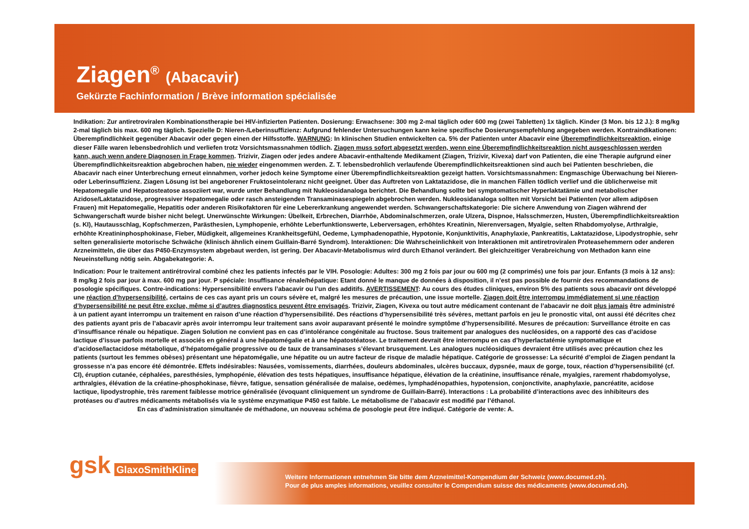Ziagen<sup>®</sup> (Abacavir)
Gekürzte Fachinformation / Brève information spécialisée
Indikation: Zur antiretroviralen Kombinationstherapie bei HIV-infizierten Patienten. Dosierung: Erwachsene: 300 mg 2-mal täglich oder 600 mg (zwei Tabletten) 1x täglich. Kinder (3 Mon. bis 12 J.): 8 mg/kg 2-mal täglich bis max. 600 mg täglich. Spezielle D: Nieren-/Leberinsuffizienz: Aufgrund fehlender Untersuchungen kann keine spezifische Dosierungsempfehlung angegeben werden. Kontraindikationen: Überempfindlichkeit gegenüber Abacavir oder gegen einen der Hilfsstoffe. WARNUNG: In klinischen Studien entwickelten ca. 5% der Patienten unter Abacavir eine Überempfindlichkeitsreaktion, einige dieser Fälle waren lebensbedrohlich und verliefen trotz Vorsichtsmassnahmen tödlich. Ziagen muss sofort abgesetzt werden, wenn eine Überempfindlichkeitsreaktion nicht ausgeschlossen werden kann, auch wenn andere Diagnosen in Frage kommen. Trizivir, Ziagen oder jedes andere Abacavir-enthaltende Medikament (Ziagen, Trizivir, Kivexa) darf von Patienten, die eine Therapie aufgrund einer Überempfindlichkeitsreaktion abgebrochen haben, nie wieder eingenommen werden. Z. T. lebensbedrohlich verlaufende Überempfindlichkeitsreaktionen sind auch bei Patienten beschrieben, die Abacavir nach einer Unterbrechung erneut einnahmen, vorher jedoch keine Symptome einer Überempfindlichkeitsreaktion gezeigt hatten. Vorsichtsmassnahmen: Engmaschige Überwachung bei Nieren- oder Leberinsuffizienz. Ziagen Lösung ist bei angeborener Fruktoseintoleranz nicht geeignet. Über das Auftreten von Laktatazidose, die in manchen Fällen tödlich verlief und die üblicherweise mit Hepatomegalie und Hepatosteatose assoziiert war, wurde unter Behandlung mit Nukleosidanaloga berichtet. Die Behandlung sollte bei symptomatischer Hyperlaktatämie und metabolischer Azidose/Laktatazidose, progressiver Hepatomegalie oder rasch ansteigenden Transaminasespiegeln abgebrochen werden. Nukleosidanaloga sollten mit Vorsicht bei Patienten (vor allem adipösen Frauen) mit Hepatomegalie, Hepatitis oder anderen Risikofaktoren für eine Lebererkrankung angewendet werden. Schwangerschaftskategorie: Die sichere Anwendung von Ziagen während der Schwangerschaft wurde bisher nicht belegt. Unerwünschte Wirkungen: Übelkeit, Erbrechen, Diarrhöe, Abdominalschmerzen, orale Ulzera, Dispnoe, Halsschmerzen, Husten, Überempfindlichkeitsreaktion (s. KI), Hautausschlag, Kopfschmerzen, Parästhesien, Lymphopenie, erhöhte Leberfunktionswerte, Leberversagen, erhöhtes Kreatinin, Nierenversagen, Myalgie, selten Rhabdomyolyse, Arthralgie, erhöhte Kreatininphosphokinase, Fieber, Müdigkeit, allgemeines Krankheitsgefühl, Oedeme, Lymphadenopathie, Hypotonie, Konjunktivitis, Anaphylaxie, Pankreatitis, Laktatazidose, Lipodystrophie, sehr selten generalisierte motorische Schwäche (klinisch ähnlich einem Guillain-Barré Syndrom). Interaktionen: Die Wahrscheinlichkeit von Interaktionen mit antiretroviralen Proteasehemmern oder anderen Arzneimitteln, die über das P450-Enzymsystem abgebaut werden, ist gering. Der Abacavir-Metabolismus wird durch Ethanol verändert. Bei gleichzeitiger Verabreichung von Methadon kann eine Neueinstellung nötig sein. Abgabekategorie: A.
Indication: Pour le traitement antirétroviral combiné chez les patients infectés par le VIH. Posologie: Adultes: 300 mg 2 fois par jour ou 600 mg (2 comprimés) une fois par jour. Enfants (3 mois à 12 ans): 8 mg/kg 2 fois par jour à max. 600 mg par jour. P spéciale: Insuffisance rénale/hépatique: Etant donné le manque de données à disposition, il n’est pas possible de fournir des recommandations de posologie spécifiques. Contre-indications: Hypersensibilité envers l’abacavir ou l’un des additifs. AVERTISSEMENT: Au cours des études cliniques, environ 5% des patients sous abacavir ont développé une réaction d’hypersensibilité, certains de ces cas ayant pris un cours sévère et, malgré les mesures de précaution, une issue mortelle. Ziagen doit être interrompu immédiatement si une réaction d’hypersensibilité ne peut être exclue, même si d’autres diagnostics peuvent être envisagés. Trizivir, Ziagen, Kivexa ou tout autre médicament contenant de l’abacavir ne doit plus jamais être administré à un patient ayant interrompu un traitement en raison d’une réaction d’hypersensibilité. Des réactions d’hypersensibilité très sévères, mettant parfois en jeu le pronostic vital, ont aussi été décrites chez des patients ayant pris de l’abacavir après avoir interrompu leur traitement sans avoir auparavant présenté le moindre symptôme d’hypersensibilité. Mesures de précaution: Surveillance étroite en cas d’insuffisance rénale ou hépatique. Ziagen Solution ne convient pas en cas d’intolérance congénitale au fructose. Sous traitement par analogues des nucléosides, on a rapporté des cas d’acidose lactique d’issue parfois mortelle et associés en général à une hépatomégalie et à une hépatostéatose. Le traitement devrait être interrompu en cas d’hyperlactatémie symptomatique et d’acidose/lactacidose métabolique, d’hépatomégalie progressive ou de taux de transaminases s’élevant brusquement. Les analogues nucléosidiques devraient être utilisés avec précaution chez les patients (surtout les femmes obèses) présentant une hépatomégalie, une hépatite ou un autre facteur de risque de maladie hépatique. Catégorie de grossesse: La sécurité d’emploi de Ziagen pendant la grossesse n’a pas encore été démontrée. Effets indésirables: Nausées, vomissements, diarrhées, douleurs abdominales, ulcères buccaux, dypsnée, maux de gorge, toux, réaction d’hypersensibilité (cf. CI), éruption cutanée, céphalées, paresthésies, lymphopénie, élévation des tests hépatiques, insuffisance hépatique, élévation de la créatinine, insuffisance rénale, myalgies, rarement rhabdomyolyse, arthralgies, élévation de la créatine-phosphokinase, fièvre, fatigue, sensation généralisée de malaise, oedèmes, lymphadénopathies, hypotension, conjonctivite, anaphylaxie, pancréatite, acidose lactique, lipodystrophie, très rarement faiblesse motrice généralisée (évoquant cliniquement un syndrome de Guillain-Barré). Interactions : La probabilité d’interactions avec des inhibiteurs des protéases ou d’autres médicaments métabolisés via le système enzymatique P450 est faible. Le métabolisme de l’abacavir est modifié par l’éthanol.
En cas d’administration simultanée de méthadone, un nouveau schéma de posologie peut être indiqué. Catégorie de vente: A.
gsk GlaxoSmithKline
Weitere Informationen entnehmen Sie bitte dem Arzneimittel-Kompendium der Schweiz (www.documed.ch).
Pour de plus amples informations, veuillez consulter le Compendium suisse des médicaments (www.documed.ch).